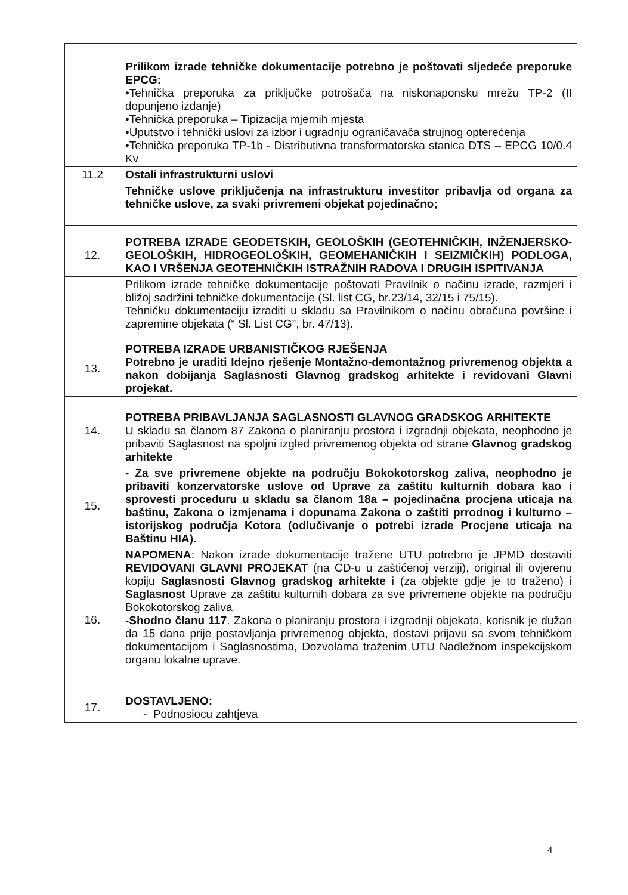| | Prilikom izrade tehničke dokumentacije potrebno je poštovati sljedeće preporuke EPCG: •Tehnička preporuka za priključke potrošača na niskonaponsku mrežu TP-2 (II dopunjeno izdanje) •Tehnička preporuka – Tipizacija mjernih mjesta •Uputstvo i tehnički uslovi za izbor i ugradnju ograničavača strujnog opterećenja •Tehnička preporuka TP-1b - Distributivna transformatorska stanica DTS – EPCG 10/0.4 Kv |
| 11.2 | Ostali infrastrukturni uslovi |
| | Tehničke uslove priključenja na infrastrukturu investitor pribavlja od organa za tehničke uslove, za svaki privremeni objekat pojedinačno; |
| 12. | POTREBA IZRADE GEODETSKIH, GEOLOŠKIH (GEOTEHNIČKIH, INŽENJERSKO-GEOLOŠKIH, HIDROGEOLOŠKIH, GEOMEHANIČKIH I SEIZMIČKIH) PODLOGA, KAO I VRŠENJA GEOTEHNIČKIH ISTRAŽNIH RADOVA I DRUGIH ISPITIVANJA |
| | Prilikom izrade tehničke dokumentacije poštovati Pravilnik o načinu izrade, razmjeri i bližoj sadržini tehničke dokumentacije (Sl. list CG, br.23/14, 32/15 i 75/15). Tehničku dokumentaciju izraditi u skladu sa Pravilnikom o načinu obračuna površine i zapremine objekata (“ Sl. List CG”, br. 47/13). |
| 13. | POTREBA IZRADE URBANISTIČKOG RJEŠENJA Potrebno je uraditi Idejno rješenje Montažno-demontažnog privremenog objekta a nakon dobijanja Saglasnosti Glavnog gradskog arhitekte i revidovani Glavni projekat. |
| 14. | POTREBA PRIBAVLJANJA SAGLASNOSTI GLAVNOG GRADSKOG ARHITEKTE U skladu sa članom 87 Zakona o planiranju prostora i izgradnji objekata, neophodno je pribaviti Saglasnost na spoljni izgled privremenog objekta od strane Glavnog gradskog arhitekte |
| 15. | - Za sve privremene objekte na području Bokokotorskog zaliva, neophodno je pribaviti konzervatorske uslove od Uprave za zaštitu kulturnih dobara kao i sprovesti proceduru u skladu sa članom 18a – pojedinačna procjena uticaja na baštinu, Zakona o izmjenama i dopunama Zakona o zaštiti prrodnog i kulturno – istorijskog područja Kotora (odlučivanje o potrebi izrade Procjene uticaja na Baštinu HIA). |
| 16. | NAPOMENA : Nakon izrade dokumentacije tražene UTU potrebno je JPMD dostaviti REVIDOVANI GLAVNI PROJEKAT (na CD-u u zaštićenoj verziji), original ili ovjerenu kopiju Saglasnosti Glavnog gradskog arhitekte i (za objekte gdje je to traženo) i Saglasnost Uprave za zaštitu kulturnih dobara za sve privremene objekte na području Bokokotorskog zaliva -Shodno članu 117 . Zakona o planiranju prostora i izgradnji objekata, korisnik je dužan da 15 dana prije postavljanja privremenog objekta, dostavi prijavu sa svom tehničkom dokumentacijom i Saglasnostima, Dozvolama traženim UTU Nadležnom inspekcijskom organu lokalne uprave. |
| 17. | DOSTAVLJENO: - Podnosiocu zahtjeva |
4